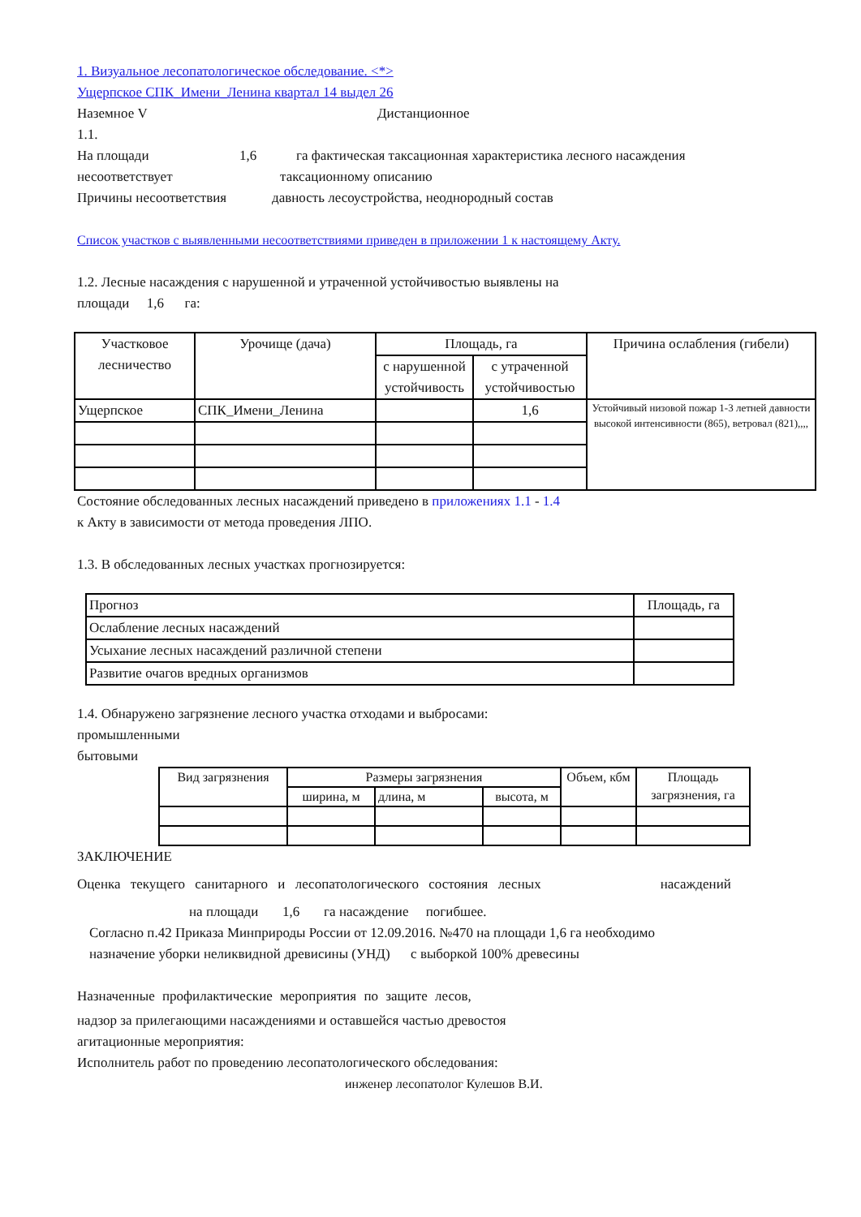1. Визуальное лесопатологическое обследование. <*>
Ущерпское СПК_Имени_Ленина квартал 14 выдел 26
Наземное V Дистанционное
1.1.
На площади 1,6 га фактическая таксационная характеристика лесного насаждения
несоответствует таксационному описанию
Причины несоответствия давность лесоустройства, неоднородный состав
Список участков с выявленными несоответствиями приведен в приложении 1 к настоящему Акту.
1.2. Лесные насаждения с нарушенной и утраченной устойчивостью выявлены на
площади 1,6 га:
| Участковое лесничество | Урочище (дача) | Площадь, га | | Причина ослабления (гибели) |
| --- | --- | --- | --- | --- |
| | | с нарушенной устойчивость | с утраченной устойчивостью | |
| Ущерпское | СПК_Имени_Ленина | | 1,6 | Устойчивый низовой пожар 1-3 летней давности высокой интенсивности (865), ветровал (821),,,, |
Состояние обследованных лесных насаждений приведено в приложениях 1.1 - 1.4
к Акту в зависимости от метода проведения ЛПО.
1.3. В обследованных лесных участках прогнозируется:
| Прогноз | Площадь, га |
| Ослабление лесных насаждений | |
| Усыхание лесных насаждений различной степени | |
| Развитие очагов вредных организмов | |
1.4. Обнаружено загрязнение лесного участка отходами и выбросами:
промышленными
бытовыми
| Вид загрязнения | Размеры загрязнения | | | Объем, кбм | Площадь загрязнения, га |
| --- | --- | --- | --- | --- | --- |
| | ширина, м | длина, м | высота, м | | |
ЗАКЛЮЧЕНИЕ
Оценка текущего санитарного и лесопатологического состояния лесных насаждений
на площади 1,6 га насаждение погибшее.
Согласно п.42 Приказа Минприроды России от 12.09.2016. №470 на площади 1,6 га необходимо
назначение уборки неликвидной древисины (УНД) с выборкой 100% древесины
Назначенные профилактические мероприятия по защите лесов,
надзор за прилегающими насаждениями и оставшейся частью древостоя
агитационные мероприятия:
Исполнитель работ по проведению лесопатологического обследования:
инженер лесопатолог Кулешов В.И.